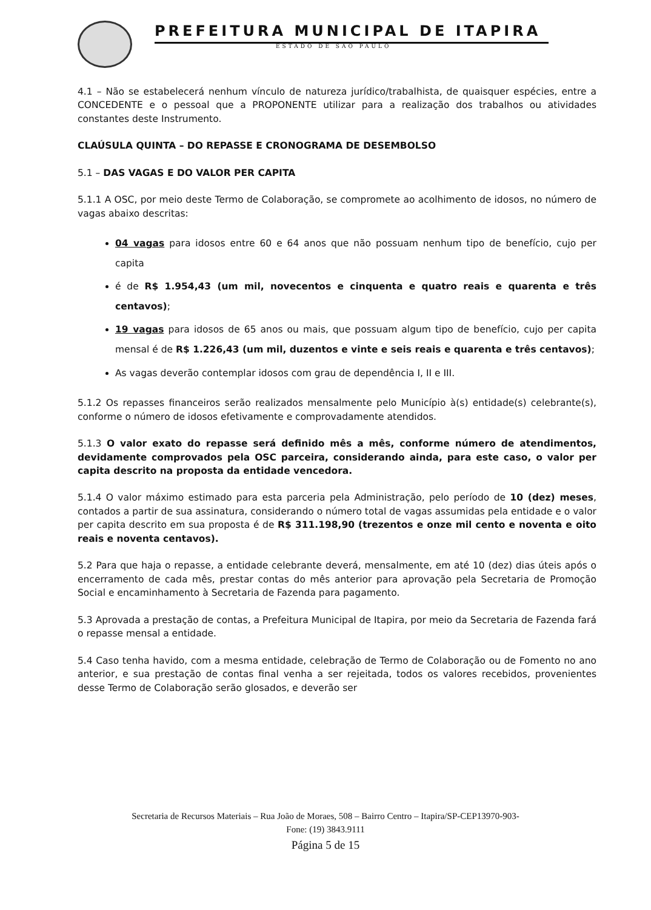PREFEITURA MUNICIPAL DE ITAPIRA
ESTADO DE SÃO PAULO
4.1 – Não se estabelecerá nenhum vínculo de natureza jurídico/trabalhista, de quaisquer espécies, entre a CONCEDENTE e o pessoal que a PROPONENTE utilizar para a realização dos trabalhos ou atividades constantes deste Instrumento.
CLAÚSULA QUINTA – DO REPASSE E CRONOGRAMA DE DESEMBOLSO
5.1 – DAS VAGAS E DO VALOR PER CAPITA
5.1.1 A OSC, por meio deste Termo de Colaboração, se compromete ao acolhimento de idosos, no número de vagas abaixo descritas:
04 vagas para idosos entre 60 e 64 anos que não possuam nenhum tipo de benefício, cujo per capita
é de R$ 1.954,43 (um mil, novecentos e cinquenta e quatro reais e quarenta e três centavos);
19 vagas para idosos de 65 anos ou mais, que possuam algum tipo de benefício, cujo per capita mensal é de R$ 1.226,43 (um mil, duzentos e vinte e seis reais e quarenta e três centavos);
As vagas deverão contemplar idosos com grau de dependência I, II e III.
5.1.2 Os repasses financeiros serão realizados mensalmente pelo Município à(s) entidade(s) celebrante(s), conforme o número de idosos efetivamente e comprovadamente atendidos.
5.1.3 O valor exato do repasse será definido mês a mês, conforme número de atendimentos, devidamente comprovados pela OSC parceira, considerando ainda, para este caso, o valor per capita descrito na proposta da entidade vencedora.
5.1.4 O valor máximo estimado para esta parceria pela Administração, pelo período de 10 (dez) meses, contados a partir de sua assinatura, considerando o número total de vagas assumidas pela entidade e o valor per capita descrito em sua proposta é de R$ 311.198,90 (trezentos e onze mil cento e noventa e oito reais e noventa centavos).
5.2 Para que haja o repasse, a entidade celebrante deverá, mensalmente, em até 10 (dez) dias úteis após o encerramento de cada mês, prestar contas do mês anterior para aprovação pela Secretaria de Promoção Social e encaminhamento à Secretaria de Fazenda para pagamento.
5.3 Aprovada a prestação de contas, a Prefeitura Municipal de Itapira, por meio da Secretaria de Fazenda fará o repasse mensal a entidade.
5.4 Caso tenha havido, com a mesma entidade, celebração de Termo de Colaboração ou de Fomento no ano anterior, e sua prestação de contas final venha a ser rejeitada, todos os valores recebidos, provenientes desse Termo de Colaboração serão glosados, e deverão ser
Secretaria de Recursos Materiais – Rua João de Moraes, 508 – Bairro Centro – Itapira/SP-CEP13970-903-
Fone: (19) 3843.9111
Página 5 de 15